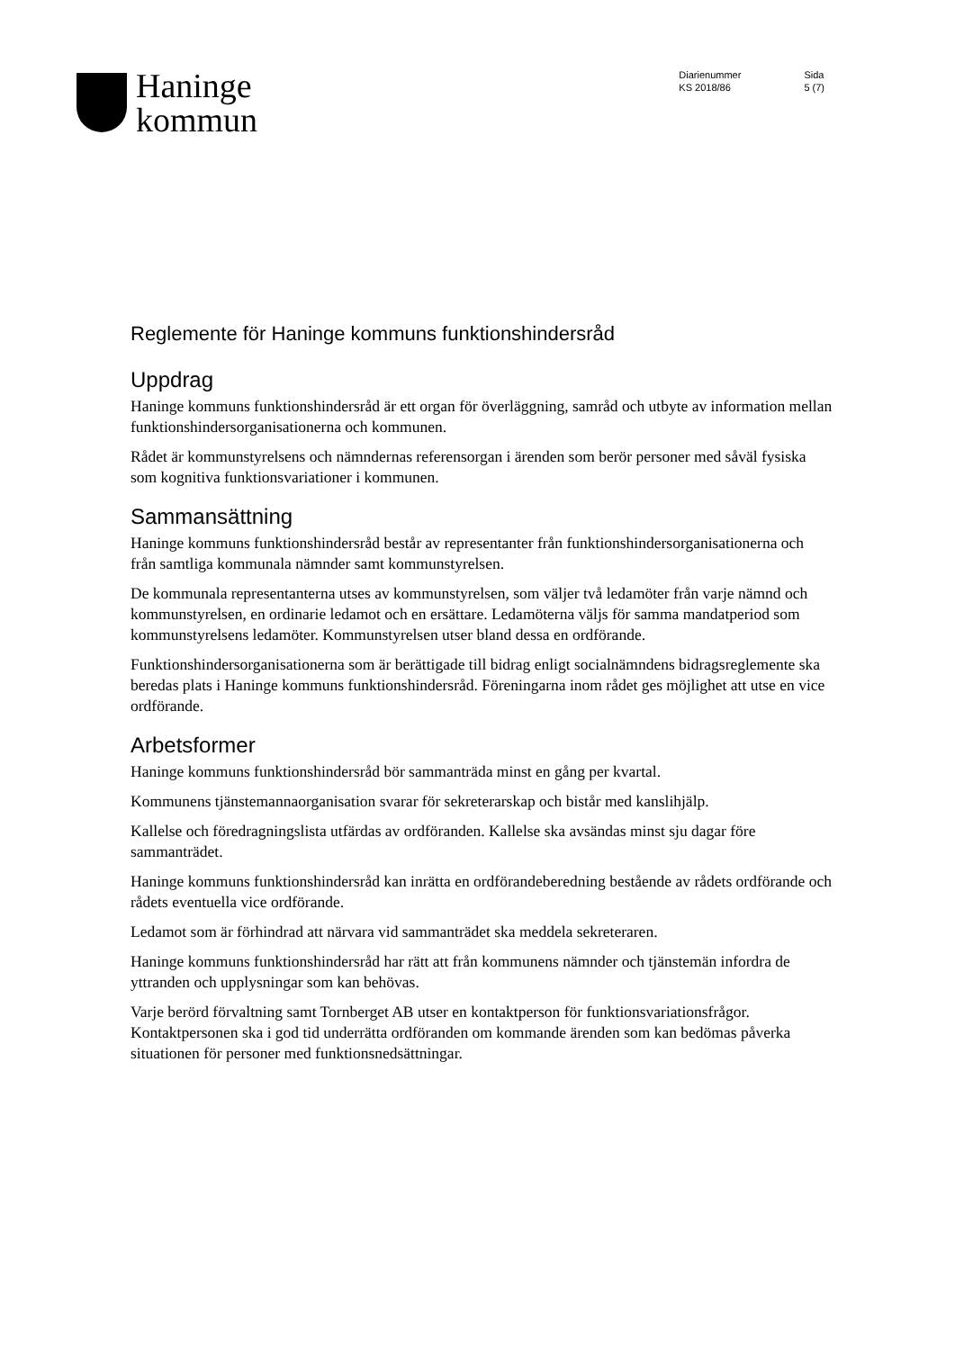Haninge
kommun
Diarienummer
KS 2018/86
Sida
5 (7)
Reglemente för Haninge kommuns funktionshindersråd
Uppdrag
Haninge kommuns funktionshindersråd är ett organ för överläggning, samråd och utbyte av information mellan funktionshindersorganisationerna och kommunen.
Rådet är kommunstyrelsens och nämndernas referensorgan i ärenden som berör personer med såväl fysiska som kognitiva funktionsvariationer i kommunen.
Sammansättning
Haninge kommuns funktionshindersråd består av representanter från funktionshindersorganisationerna och från samtliga kommunala nämnder samt kommunstyrelsen.
De kommunala representanterna utses av kommunstyrelsen, som väljer två ledamöter från varje nämnd och kommunstyrelsen, en ordinarie ledamot och en ersättare. Ledamöterna väljs för samma mandatperiod som kommunstyrelsens ledamöter. Kommunstyrelsen utser bland dessa en ordförande.
Funktionshindersorganisationerna som är berättigade till bidrag enligt socialnämndens bidragsreglemente ska beredas plats i Haninge kommuns funktionshindersråd. Föreningarna inom rådet ges möjlighet att utse en vice ordförande.
Arbetsformer
Haninge kommuns funktionshindersråd bör sammanträda minst en gång per kvartal.
Kommunens tjänstemannaorganisation svarar för sekreterarskap och bistår med kanslihjälp.
Kallelse och föredragningslista utfärdas av ordföranden. Kallelse ska avsändas minst sju dagar före sammanträdet.
Haninge kommuns funktionshindersråd kan inrätta en ordförandeberedning bestående av rådets ordförande och rådets eventuella vice ordförande.
Ledamot som är förhindrad att närvara vid sammanträdet ska meddela sekreteraren.
Haninge kommuns funktionshindersråd har rätt att från kommunens nämnder och tjänstemän infordra de yttranden och upplysningar som kan behövas.
Varje berörd förvaltning samt Tornberget AB utser en kontaktperson för funktionsvariationsfrågor. Kontaktpersonen ska i god tid underrätta ordföranden om kommande ärenden som kan bedömas påverka situationen för personer med funktionsnedsättningar.